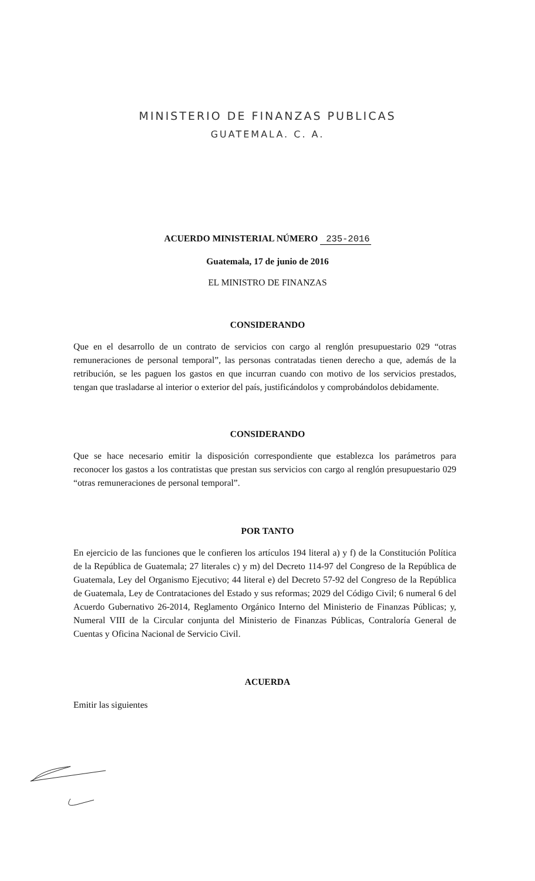MINISTERIO DE FINANZAS PUBLICAS
GUATEMALA. C. A.
ACUERDO MINISTERIAL NÚMERO 235-2016
Guatemala, 17 de junio de 2016
EL MINISTRO DE FINANZAS
CONSIDERANDO
Que en el desarrollo de un contrato de servicios con cargo al renglón presupuestario 029 “otras remuneraciones de personal temporal”, las personas contratadas tienen derecho a que, además de la retribución, se les paguen los gastos en que incurran cuando con motivo de los servicios prestados, tengan que trasladarse al interior o exterior del país, justificándolos y comprobándolos debidamente.
CONSIDERANDO
Que se hace necesario emitir la disposición correspondiente que establezca los parámetros para reconocer los gastos a los contratistas que prestan sus servicios con cargo al renglón presupuestario 029 “otras remuneraciones de personal temporal”.
POR TANTO
En ejercicio de las funciones que le confieren los artículos 194 literal a) y f) de la Constitución Política de la República de Guatemala; 27 literales c) y m) del Decreto 114-97 del Congreso de la República de Guatemala, Ley del Organismo Ejecutivo; 44 literal e) del Decreto 57-92 del Congreso de la República de Guatemala, Ley de Contrataciones del Estado y sus reformas; 2029 del Código Civil; 6 numeral 6 del Acuerdo Gubernativo 26-2014, Reglamento Orgánico Interno del Ministerio de Finanzas Públicas; y, Numeral VIII de la Circular conjunta del Ministerio de Finanzas Públicas, Contraloría General de Cuentas y Oficina Nacional de Servicio Civil.
ACUERDA
Emitir las siguientes